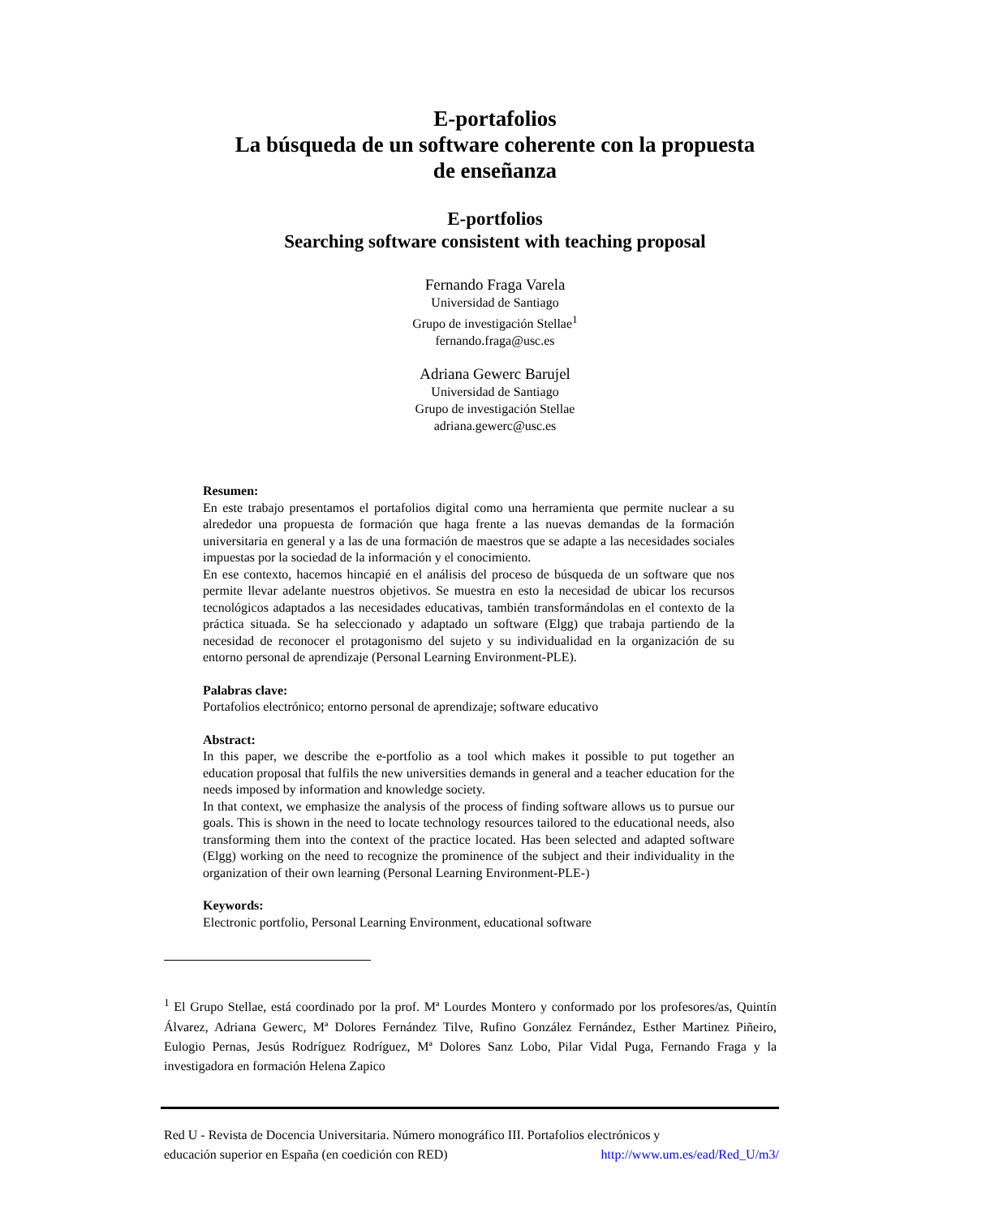E-portafolios
La búsqueda de un software coherente con la propuesta
de enseñanza
E-portfolios
Searching software consistent with teaching proposal
Fernando Fraga Varela
Universidad de Santiago
Grupo de investigación Stellae<sup>1</sup>
fernando.fraga@usc.es
Adriana Gewerc Barujel
Universidad de Santiago
Grupo de investigación Stellae
adriana.gewerc@usc.es
Resumen:
En este trabajo presentamos el portafolios digital como una herramienta que permite nuclear a su alrededor una propuesta de formación que haga frente a las nuevas demandas de la formación universitaria en general y a las de una formación de maestros que se adapte a las necesidades sociales impuestas por la sociedad de la información y el conocimiento.
En ese contexto, hacemos hincapié en el análisis del proceso de búsqueda de un software que nos permite llevar adelante nuestros objetivos. Se muestra en esto la necesidad de ubicar los recursos tecnológicos adaptados a las necesidades educativas, también transformándolas en el contexto de la práctica situada. Se ha seleccionado y adaptado un software (Elgg) que trabaja partiendo de la necesidad de reconocer el protagonismo del sujeto y su individualidad en la organización de su entorno personal de aprendizaje (Personal Learning Environment-PLE).
Palabras clave:
Portafolios electrónico; entorno personal de aprendizaje; software educativo
Abstract:
In this paper, we describe the e-portfolio as a tool which makes it possible to put together an education proposal that fulfils the new universities demands in general and a teacher education for the needs imposed by information and knowledge society.
In that context, we emphasize the analysis of the process of finding software allows us to pursue our goals. This is shown in the need to locate technology resources tailored to the educational needs, also transforming them into the context of the practice located. Has been selected and adapted software (Elgg) working on the need to recognize the prominence of the subject and their individuality in the organization of their own learning (Personal Learning Environment-PLE-)
Keywords:
Electronic portfolio, Personal Learning Environment, educational software
<sup>1</sup> El Grupo Stellae, está coordinado por la prof. Mª Lourdes Montero y conformado por los profesores/as, Quintín Álvarez, Adriana Gewerc, Mª Dolores Fernández Tilve, Rufino González Fernández, Esther Martinez Piñeiro, Eulogio Pernas, Jesús Rodríguez Rodríguez, Mª Dolores Sanz Lobo, Pilar Vidal Puga, Fernando Fraga y la investigadora en formación Helena Zapico
Red U - Revista de Docencia Universitaria. Número monográfico III. Portafolios electrónicos y
educación superior en España (en coedición con RED) http://www.um.es/ead/Red_U/m3/